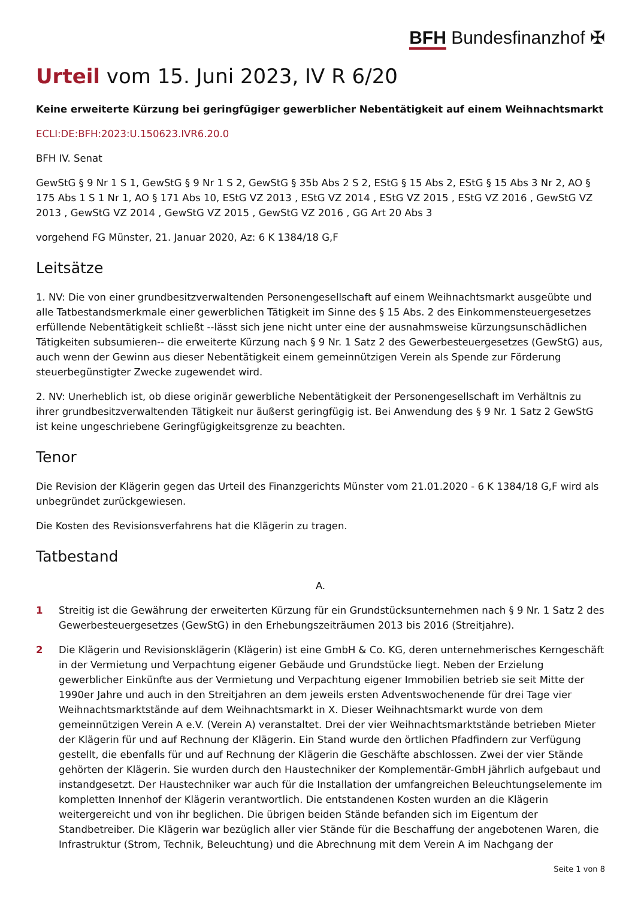BFH Bundesfinanzhof ✠
Urteil vom 15. Juni 2023, IV R 6/20
Keine erweiterte Kürzung bei geringfügiger gewerblicher Nebentätigkeit auf einem Weihnachtsmarkt
ECLI:DE:BFH:2023:U.150623.IVR6.20.0
BFH IV. Senat
GewStG § 9 Nr 1 S 1, GewStG § 9 Nr 1 S 2, GewStG § 35b Abs 2 S 2, EStG § 15 Abs 2, EStG § 15 Abs 3 Nr 2, AO § 175 Abs 1 S 1 Nr 1, AO § 171 Abs 10, EStG VZ 2013 , EStG VZ 2014 , EStG VZ 2015 , EStG VZ 2016 , GewStG VZ 2013 , GewStG VZ 2014 , GewStG VZ 2015 , GewStG VZ 2016 , GG Art 20 Abs 3
vorgehend FG Münster, 21. Januar 2020, Az: 6 K 1384/18 G,F
Leitsätze
1. NV: Die von einer grundbesitzverwaltenden Personengesellschaft auf einem Weihnachtsmarkt ausgeübte und alle Tatbestandsmerkmale einer gewerblichen Tätigkeit im Sinne des § 15 Abs. 2 des Einkommensteuergesetzes erfüllende Nebentätigkeit schließt --lässt sich jene nicht unter eine der ausnahmsweise kürzungsunschädlichen Tätigkeiten subsumieren-- die erweiterte Kürzung nach § 9 Nr. 1 Satz 2 des Gewerbesteuergesetzes (GewStG) aus, auch wenn der Gewinn aus dieser Nebentätigkeit einem gemeinnützigen Verein als Spende zur Förderung steuerbegünstigter Zwecke zugewendet wird.
2. NV: Unerheblich ist, ob diese originär gewerbliche Nebentätigkeit der Personengesellschaft im Verhältnis zu ihrer grundbesitzverwaltenden Tätigkeit nur äußerst geringfügig ist. Bei Anwendung des § 9 Nr. 1 Satz 2 GewStG ist keine ungeschriebene Geringfügigkeitsgrenze zu beachten.
Tenor
Die Revision der Klägerin gegen das Urteil des Finanzgerichts Münster vom 21.01.2020 - 6 K 1384/18 G,F wird als unbegründet zurückgewiesen.
Die Kosten des Revisionsverfahrens hat die Klägerin zu tragen.
Tatbestand
A.
1 Streitig ist die Gewährung der erweiterten Kürzung für ein Grundstücksunternehmen nach § 9 Nr. 1 Satz 2 des Gewerbesteuergesetzes (GewStG) in den Erhebungszeiträumen 2013 bis 2016 (Streitjahre).
2 Die Klägerin und Revisionsklägerin (Klägerin) ist eine GmbH & Co. KG, deren unternehmerisches Kerngeschäft in der Vermietung und Verpachtung eigener Gebäude und Grundstücke liegt. Neben der Erzielung gewerblicher Einkünfte aus der Vermietung und Verpachtung eigener Immobilien betrieb sie seit Mitte der 1990er Jahre und auch in den Streitjahren an dem jeweils ersten Adventswochenende für drei Tage vier Weihnachtsmarktstände auf dem Weihnachtsmarkt in X. Dieser Weihnachtsmarkt wurde von dem gemeinnützigen Verein A e.V. (Verein A) veranstaltet. Drei der vier Weihnachtsmarktstände betrieben Mieter der Klägerin für und auf Rechnung der Klägerin. Ein Stand wurde den örtlichen Pfadfindern zur Verfügung gestellt, die ebenfalls für und auf Rechnung der Klägerin die Geschäfte abschlossen. Zwei der vier Stände gehörten der Klägerin. Sie wurden durch den Haustechniker der Komplementär-GmbH jährlich aufgebaut und instandgesetzt. Der Haustechniker war auch für die Installation der umfangreichen Beleuchtungselemente im kompletten Innenhof der Klägerin verantwortlich. Die entstandenen Kosten wurden an die Klägerin weitergereicht und von ihr beglichen. Die übrigen beiden Stände befanden sich im Eigentum der Standbetreiber. Die Klägerin war bezüglich aller vier Stände für die Beschaffung der angebotenen Waren, die Infrastruktur (Strom, Technik, Beleuchtung) und die Abrechnung mit dem Verein A im Nachgang der
Seite 1 von 8